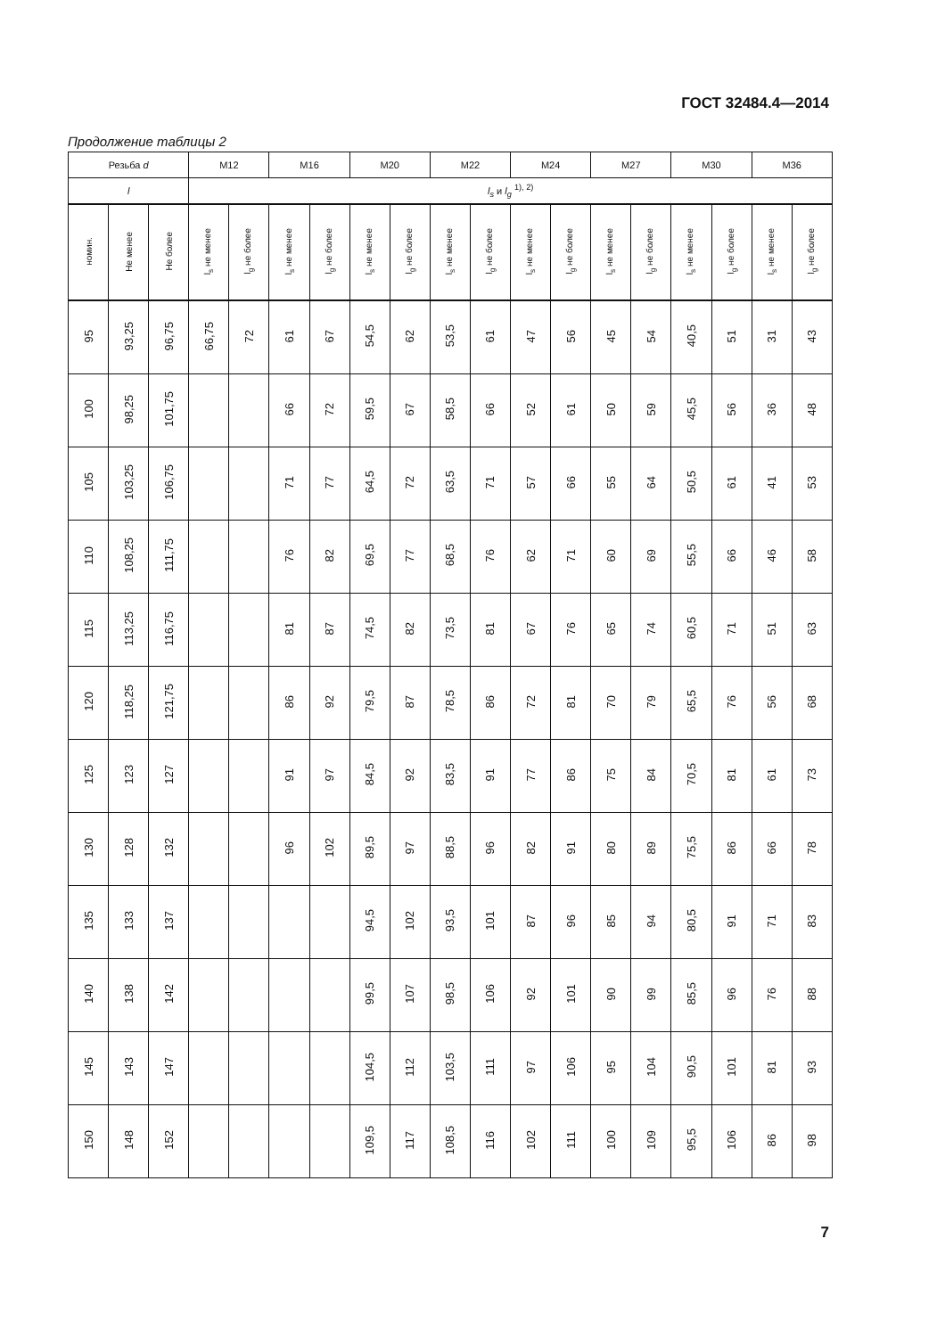ГОСТ 32484.4—2014
Продолжение таблицы 2
| Резьба d | | | M12 | | M16 | | M20 | | M22 | | M24 | | M27 | | M30 | | M36 | |
| --- | --- | --- | --- | --- | --- | --- | --- | --- | --- | --- | --- | --- | --- | --- | --- | --- | --- | --- |
| l | | | l<sub>s</sub> и l<sub>g</sub> <sup>1), 2)</sup> | | | | | | | | | | | | | | | |
| номин. | Не менее | Не более | l<sub>s</sub> не менее | l<sub>g</sub> не более | l<sub>s</sub> не менее | l<sub>g</sub> не более | l<sub>s</sub> не менее | l<sub>g</sub> не более | l<sub>s</sub> не менее | l<sub>g</sub> не более | l<sub>s</sub> не менее | l<sub>g</sub> не более | l<sub>s</sub> не менее | l<sub>g</sub> не более | l<sub>s</sub> не менее | l<sub>g</sub> не более | l<sub>s</sub> не менее | l<sub>g</sub> не более |
| 95 | 93,25 | 96,75 | 66,75 | 72 | 61 | 67 | 54,5 | 62 | 53,5 | 61 | 47 | 56 | 45 | 54 | 40,5 | 51 | 31 | 43 |
| 100 | 98,25 | 101,75 | | | 66 | 72 | 59,5 | 67 | 58,5 | 66 | 52 | 61 | 50 | 59 | 45,5 | 56 | 36 | 48 |
| 105 | 103,25 | 106,75 | | | 71 | 77 | 64,5 | 72 | 63,5 | 71 | 57 | 66 | 55 | 64 | 50,5 | 61 | 41 | 53 |
| 110 | 108,25 | 111,75 | | | 76 | 82 | 69,5 | 77 | 68,5 | 76 | 62 | 71 | 60 | 69 | 55,5 | 66 | 46 | 58 |
| 115 | 113,25 | 116,75 | | | 81 | 87 | 74,5 | 82 | 73,5 | 81 | 67 | 76 | 65 | 74 | 60,5 | 71 | 51 | 63 |
| 120 | 118,25 | 121,75 | | | 86 | 92 | 79,5 | 87 | 78,5 | 86 | 72 | 81 | 70 | 79 | 65,5 | 76 | 56 | 68 |
| 125 | 123 | 127 | | | 91 | 97 | 84,5 | 92 | 83,5 | 91 | 77 | 86 | 75 | 84 | 70,5 | 81 | 61 | 73 |
| 130 | 128 | 132 | | | 96 | 102 | 89,5 | 97 | 88,5 | 96 | 82 | 91 | 80 | 89 | 75,5 | 86 | 66 | 78 |
| 135 | 133 | 137 | | | | | 94,5 | 102 | 93,5 | 101 | 87 | 96 | 85 | 94 | 80,5 | 91 | 71 | 83 |
| 140 | 138 | 142 | | | | | 99,5 | 107 | 98,5 | 106 | 92 | 101 | 90 | 99 | 85,5 | 96 | 76 | 88 |
| 145 | 143 | 147 | | | | | 104,5 | 112 | 103,5 | 111 | 97 | 106 | 95 | 104 | 90,5 | 101 | 81 | 93 |
| 150 | 148 | 152 | | | | | 109,5 | 117 | 108,5 | 116 | 102 | 111 | 100 | 109 | 95,5 | 106 | 86 | 98 |
7